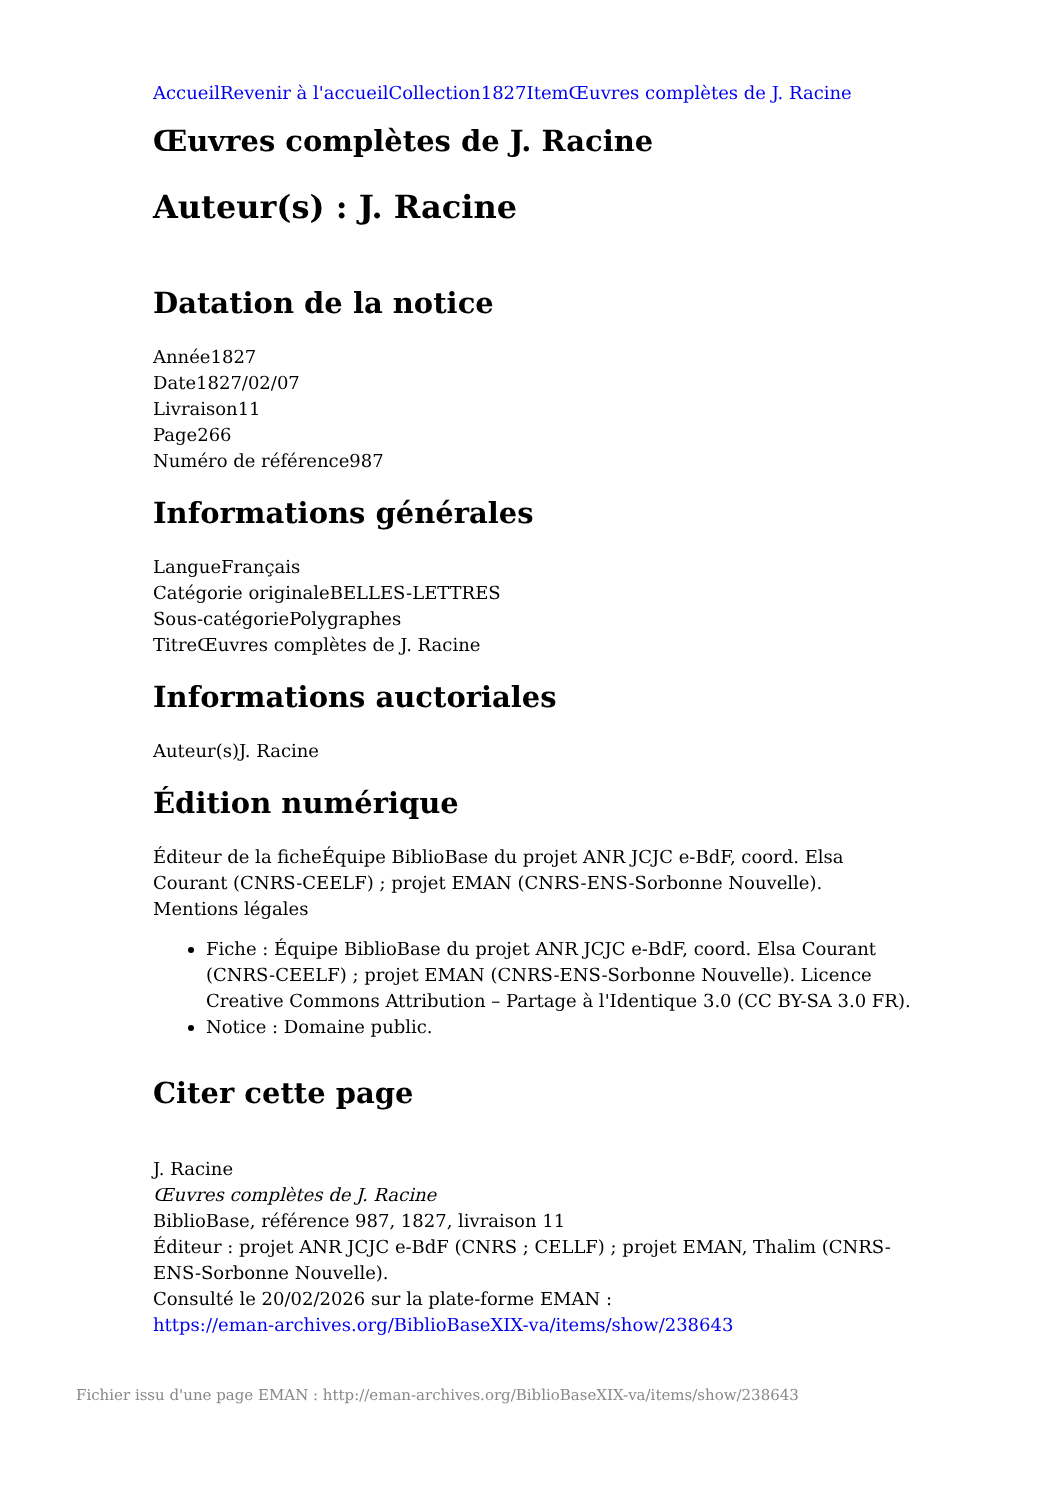Accueil Revenir à l'accueil Collection 1827 Item Œuvres complètes de J. Racine
Œuvres complètes de J. Racine
Auteur(s) : J. Racine
Datation de la notice
Année1827
Date1827/02/07
Livraison11
Page266
Numéro de référence987
Informations générales
LangueFrançais
Catégorie originaleBELLES-LETTRES
Sous-catégoriePolygraphes
TitreŒuvres complètes de J. Racine
Informations auctoriales
Auteur(s)J. Racine
Édition numérique
Éditeur de la ficheÉquipe BiblioBase du projet ANR JCJC e-BdF, coord. Elsa Courant (CNRS-CEELF) ; projet EMAN (CNRS-ENS-Sorbonne Nouvelle).
Mentions légales
Fiche : Équipe BiblioBase du projet ANR JCJC e-BdF, coord. Elsa Courant (CNRS-CEELF) ; projet EMAN (CNRS-ENS-Sorbonne Nouvelle). Licence Creative Commons Attribution – Partage à l'Identique 3.0 (CC BY-SA 3.0 FR).
Notice : Domaine public.
Citer cette page
J. Racine
Œuvres complètes de J. Racine
BiblioBase, référence 987, 1827, livraison 11
Éditeur : projet ANR JCJC e-BdF (CNRS ; CELLF) ; projet EMAN, Thalim (CNRS-ENS-Sorbonne Nouvelle).
Consulté le 20/02/2026 sur la plate-forme EMAN :
https://eman-archives.org/BiblioBaseXIX-va/items/show/238643
Fichier issu d'une page EMAN : http://eman-archives.org/BiblioBaseXIX-va/items/show/238643